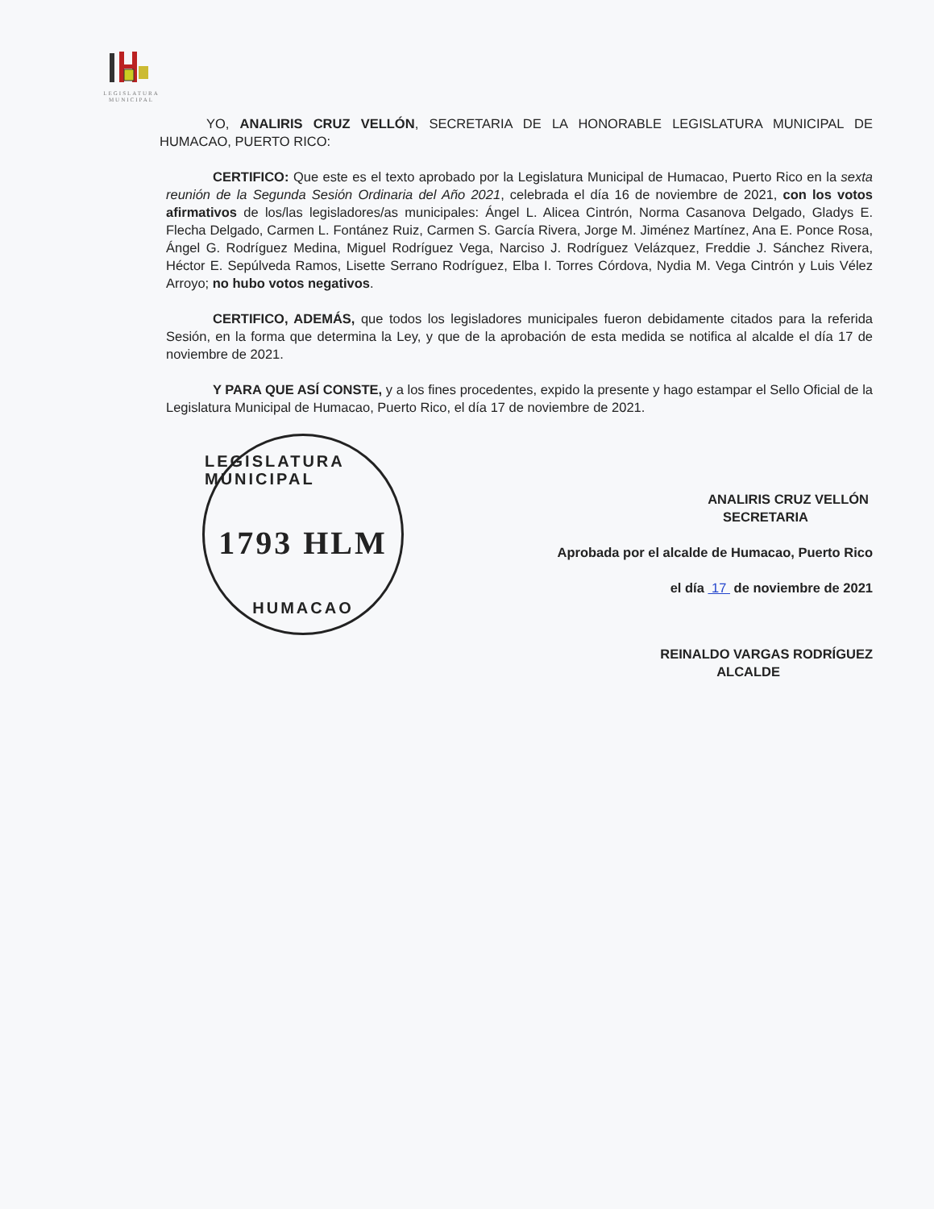LEGISLATURA
MUNICIPAL
YO, ANALIRIS CRUZ VELLÓN, SECRETARIA DE LA HONORABLE LEGISLATURA MUNICIPAL DE HUMACAO, PUERTO RICO:
CERTIFICO: Que este es el texto aprobado por la Legislatura Municipal de Humacao, Puerto Rico en la sexta reunión de la Segunda Sesión Ordinaria del Año 2021, celebrada el día 16 de noviembre de 2021, con los votos afirmativos de los/las legisladores/as municipales: Ángel L. Alicea Cintrón, Norma Casanova Delgado, Gladys E. Flecha Delgado, Carmen L. Fontánez Ruiz, Carmen S. García Rivera, Jorge M. Jiménez Martínez, Ana E. Ponce Rosa, Ángel G. Rodríguez Medina, Miguel Rodríguez Vega, Narciso J. Rodríguez Velázquez, Freddie J. Sánchez Rivera, Héctor E. Sepúlveda Ramos, Lisette Serrano Rodríguez, Elba I. Torres Córdova, Nydia M. Vega Cintrón y Luis Vélez Arroyo; no hubo votos negativos.
CERTIFICO, ADEMÁS, que todos los legisladores municipales fueron debidamente citados para la referida Sesión, en la forma que determina la Ley, y que de la aprobación de esta medida se notifica al alcalde el día 17 de noviembre de 2021.
Y PARA QUE ASÍ CONSTE, y a los fines procedentes, expido la presente y hago estampar el Sello Oficial de la Legislatura Municipal de Humacao, Puerto Rico, el día 17 de noviembre de 2021.
LEGISLATURA MUNICIPAL
1793 HLM
HUMACAO
ANALIRIS CRUZ VELLÓN
SECRETARIA
Aprobada por el alcalde de Humacao, Puerto Rico
el día 17 de noviembre de 2021
REINALDO VARGAS RODRÍGUEZ
ALCALDE